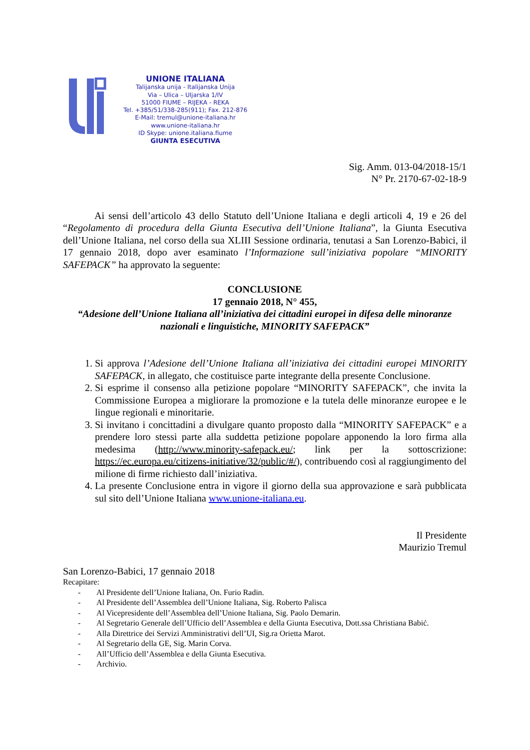UNIONE ITALIANA
Talijanska unija - Italijanska Unija
Via – Ulica – Uljarska 1/IV
51000 FIUME – RIJEKA - REKA
Tel. +385/51/338-285(911); Fax. 212-876
E-Mail: tremul@unione-italiana.hr
www.unione-italiana.hr
ID Skype: unione.italiana.fiume
GIUNTA ESECUTIVA
Sig. Amm. 013-04/2018-15/1
N° Pr. 2170-67-02-18-9
Ai sensi dell’articolo 43 dello Statuto dell’Unione Italiana e degli articoli 4, 19 e 26 del “Regolamento di procedura della Giunta Esecutiva dell’Unione Italiana”, la Giunta Esecutiva dell’Unione Italiana, nel corso della sua XLIII Sessione ordinaria, tenutasi a San Lorenzo-Babici, il 17 gennaio 2018, dopo aver esaminato l’Informazione sull’iniziativa popolare “MINORITY SAFEPACK” ha approvato la seguente:
CONCLUSIONE
17 gennaio 2018, N° 455,
“Adesione dell’Unione Italiana all’iniziativa dei cittadini europei in difesa delle minoranze nazionali e linguistiche, MINORITY SAFEPACK”
1. Si approva l’Adesione dell’Unione Italiana all’iniziativa dei cittadini europei MINORITY SAFEPACK, in allegato, che costituisce parte integrante della presente Conclusione.
2. Si esprime il consenso alla petizione popolare “MINORITY SAFEPACK”, che invita la Commissione Europea a migliorare la promozione e la tutela delle minoranze europee e le lingue regionali e minoritarie.
3. Si invitano i concittadini a divulgare quanto proposto dalla “MINORITY SAFEPACK” e a prendere loro stessi parte alla suddetta petizione popolare apponendo la loro firma alla medesima (http://www.minority-safepack.eu/; link per la sottoscrizione: https://ec.europa.eu/citizens-initiative/32/public/#/), contribuendo così al raggiungimento del milione di firme richiesto dall’iniziativa.
4. La presente Conclusione entra in vigore il giorno della sua approvazione e sarà pubblicata sul sito dell’Unione Italiana www.unione-italiana.eu.
Il Presidente
Maurizio Tremul
San Lorenzo-Babici, 17 gennaio 2018
Recapitare:
- Al Presidente dell’Unione Italiana, On. Furio Radin.
- Al Presidente dell’Assemblea dell’Unione Italiana, Sig. Roberto Palisca
- Al Vicepresidente dell’Assemblea dell’Unione Italiana, Sig. Paolo Demarin.
- Al Segretario Generale dell’Ufficio dell’Assemblea e della Giunta Esecutiva, Dott.ssa Christiana Babić.
- Alla Direttrice dei Servizi Amministrativi dell’UI, Sig.ra Orietta Marot.
- Al Segretario della GE, Sig. Marin Corva.
- All’Ufficio dell’Assemblea e della Giunta Esecutiva.
- Archivio.